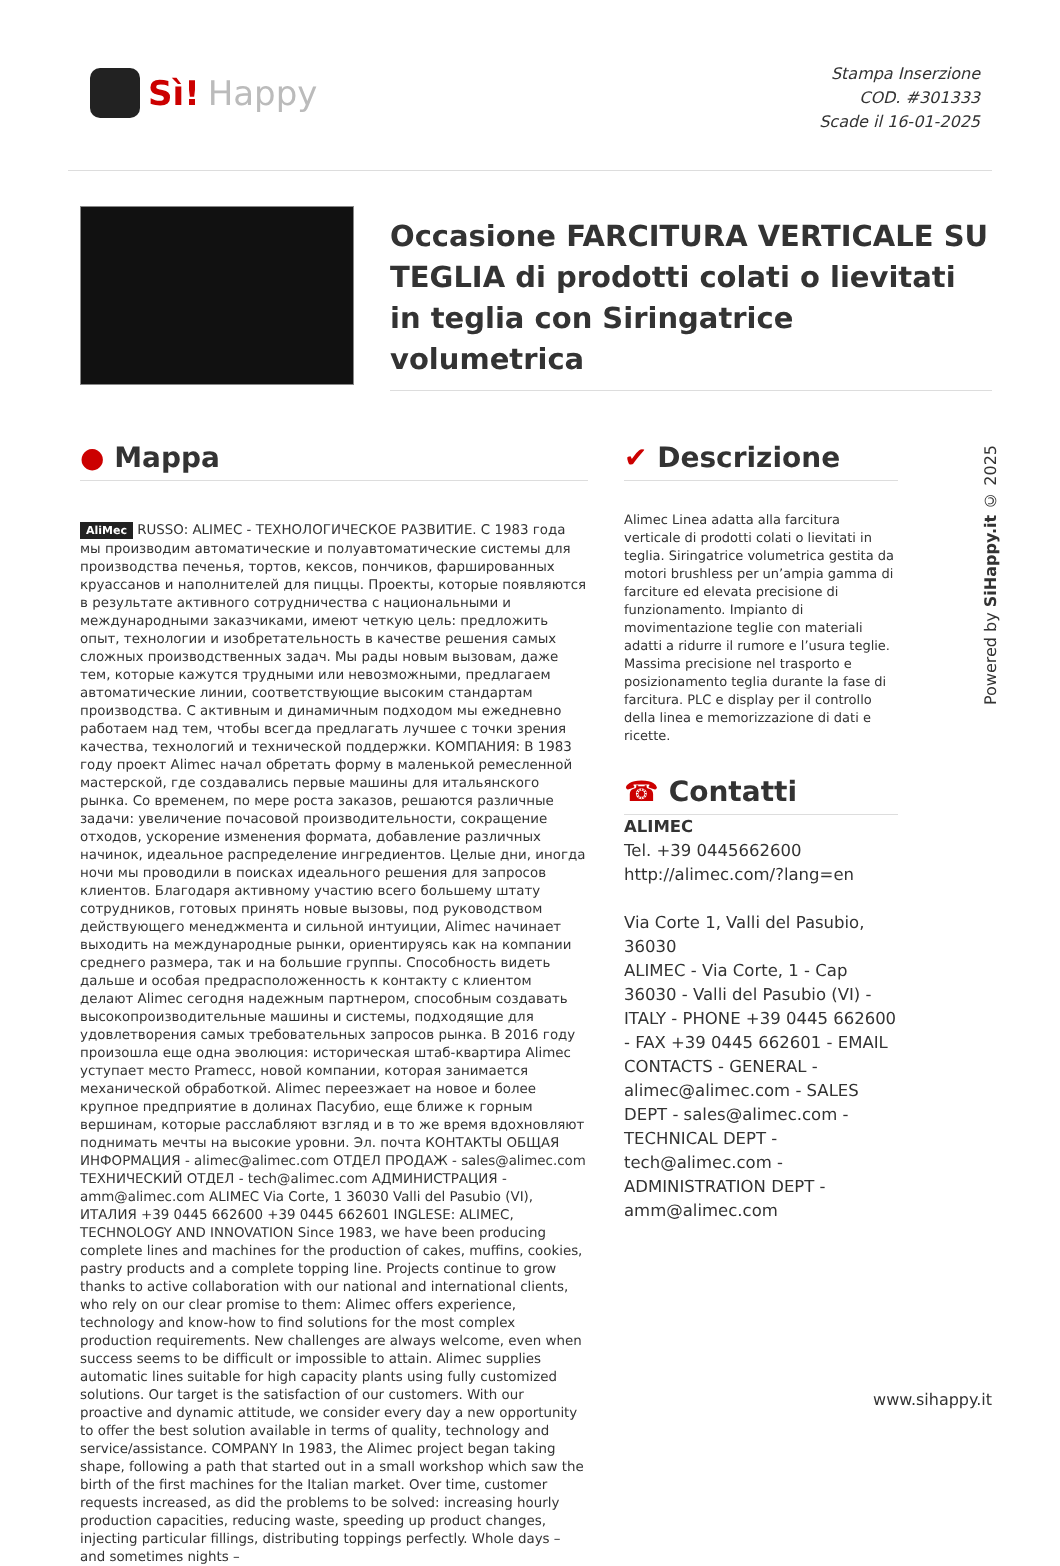Sì! Happy
Stampa Inserzione
COD. #301333
Scade il 16-01-2025
Occasione FARCITURA VERTICALE SU TEGLIA di prodotti colati o lievitati in teglia con Siringatrice volumetrica
● Mappa
AliMec RUSSO: ALIMEC - ТЕХНОЛОГИЧЕСКОЕ РАЗВИТИЕ. С 1983 года мы производим автоматические и полуавтоматические системы для производства печенья, тортов, кексов, пончиков, фаршированных круассанов и наполнителей для пиццы. Проекты, которые появляются в результате активного сотрудничества с национальными и международными заказчиками, имеют четкую цель: предложить опыт, технологии и изобретательность в качестве решения самых сложных производственных задач. Мы рады новым вызовам, даже тем, которые кажутся трудными или невозможными, предлагаем автоматические линии, соответствующие высоким стандартам производства. С активным и динамичным подходом мы ежедневно работаем над тем, чтобы всегда предлагать лучшее с точки зрения качества, технологий и технической поддержки. КОМПАНИЯ: В 1983 году проект Alimec начал обретать форму в маленькой ремесленной мастерской, где создавались первые машины для итальянского рынка. Со временем, по мере роста заказов, решаются различные задачи: увеличение почасовой производительности, сокращение отходов, ускорение изменения формата, добавление различных начинок, идеальное распределение ингредиентов. Целые дни, иногда ночи мы проводили в поисках идеального решения для запросов клиентов. Благодаря активному участию всего большему штату сотрудников, готовых принять новые вызовы, под руководством действующего менеджмента и сильной интуиции, Alimec начинает выходить на международные рынки, ориентируясь как на компании среднего размера, так и на большие группы. Способность видеть дальше и особая предрасположенность к контакту с клиентом делают Alimec сегодня надежным партнером, способным создавать высокопроизводительные машины и системы, подходящие для удовлетворения самых требовательных запросов рынка. В 2016 году произошла еще одна эволюция: историческая штаб-квартира Alimec уступает место Pramecc, новой компании, которая занимается механической обработкой. Alimec переезжает на новое и более крупное предприятие в долинах Пасубио, еще ближе к горным вершинам, которые расслабляют взгляд и в то же время вдохновляют поднимать мечты на высокие уровни. Эл. почта КОНТАКТЫ ОБЩАЯ ИНФОРМАЦИЯ - alimec@alimec.com ОТДЕЛ ПРОДАЖ - sales@alimec.com ТЕХНИЧЕСКИЙ ОТДЕЛ - tech@alimec.com АДМИНИСТРАЦИЯ - amm@alimec.com ALIMEC Via Corte, 1 36030 Valli del Pasubio (VI), ИТАЛИЯ +39 0445 662600 +39 0445 662601 INGLESE: ALIMEC, TECHNOLOGY AND INNOVATION Since 1983, we have been producing complete lines and machines for the production of cakes, muffins, cookies, pastry products and a complete topping line. Projects continue to grow thanks to active collaboration with our national and international clients, who rely on our clear promise to them: Alimec offers experience, technology and know-how to find solutions for the most complex production requirements. New challenges are always welcome, even when success seems to be difficult or impossible to attain. Alimec supplies automatic lines suitable for high capacity plants using fully customized solutions. Our target is the satisfaction of our customers. With our proactive and dynamic attitude, we consider every day a new opportunity to offer the best solution available in terms of quality, technology and service/assistance. COMPANY In 1983, the Alimec project began taking shape, following a path that started out in a small workshop which saw the birth of the first machines for the Italian market. Over time, customer requests increased, as did the problems to be solved: increasing hourly production capacities, reducing waste, speeding up product changes, injecting particular fillings, distributing toppings perfectly. Whole days – and sometimes nights –
✔ Descrizione
Alimec Linea adatta alla farcitura verticale di prodotti colati o lievitati in teglia. Siringatrice volumetrica gestita da motori brushless per un’ampia gamma di farciture ed elevata precisione di funzionamento. Impianto di movimentazione teglie con materiali adatti a ridurre il rumore e l’usura teglie. Massima precisione nel trasporto e posizionamento teglia durante la fase di farcitura. PLC e display per il controllo della linea e memorizzazione di dati e ricette.
☎ Contatti
ALIMEC
Tel. +39 0445662600
http://alimec.com/?lang=en
Via Corte 1, Valli del Pasubio, 36030
ALIMEC - Via Corte, 1 - Cap 36030 - Valli del Pasubio (VI) - ITALY - PHONE +39 0445 662600 - FAX +39 0445 662601 - EMAIL CONTACTS - GENERAL - alimec@alimec.com - SALES DEPT - sales@alimec.com - TECHNICAL DEPT - tech@alimec.com - ADMINISTRATION DEPT - amm@alimec.com
Powered by SiHappy.it © 2025
www.sihappy.it